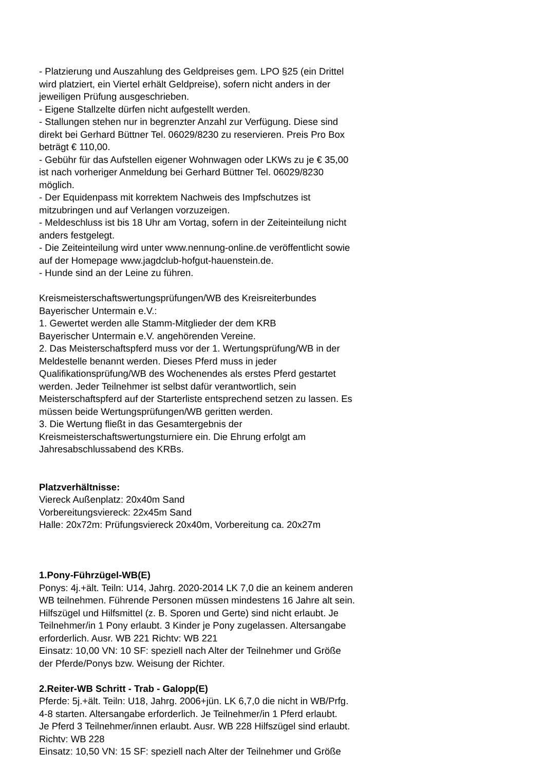- Platzierung und Auszahlung des Geldpreises gem. LPO §25 (ein Drittel
wird platziert, ein Viertel erhält Geldpreise), sofern nicht anders in der
jeweiligen Prüfung ausgeschrieben.
- Eigene Stallzelte dürfen nicht aufgestellt werden.
- Stallungen stehen nur in begrenzter Anzahl zur Verfügung. Diese sind
direkt bei Gerhard Büttner Tel. 06029/8230 zu reservieren. Preis Pro Box
beträgt € 110,00.
- Gebühr für das Aufstellen eigener Wohnwagen oder LKWs zu je € 35,00
ist nach vorheriger Anmeldung bei Gerhard Büttner Tel. 06029/8230
möglich.
- Der Equidenpass mit korrektem Nachweis des Impfschutzes ist
mitzubringen und auf Verlangen vorzuzeigen.
- Meldeschluss ist bis 18 Uhr am Vortag, sofern in der Zeiteinteilung nicht
anders festgelegt.
- Die Zeiteinteilung wird unter www.nennung-online.de veröffentlicht sowie
auf der Homepage www.jagdclub-hofgut-hauenstein.de.
- Hunde sind an der Leine zu führen.
Kreismeisterschaftswertungsprüfungen/WB des Kreisreiterbundes
Bayerischer Untermain e.V.:
1. Gewertet werden alle Stamm-Mitglieder der dem KRB
Bayerischer Untermain e.V. angehörenden Vereine.
2. Das Meisterschaftspferd muss vor der 1. Wertungsprüfung/WB in der
Meldestelle benannt werden. Dieses Pferd muss in jeder
Qualifikationsprüfung/WB des Wochenendes als erstes Pferd gestartet
werden. Jeder Teilnehmer ist selbst dafür verantwortlich, sein
Meisterschaftspferd auf der Starterliste entsprechend setzen zu lassen. Es
müssen beide Wertungsprüfungen/WB geritten werden.
3. Die Wertung fließt in das Gesamtergebnis der
Kreismeisterschaftswertungsturniere ein. Die Ehrung erfolgt am
Jahresabschlussabend des KRBs.
Platzverhältnisse:
Viereck Außenplatz: 20x40m Sand
Vorbereitungsviereck: 22x45m Sand
Halle: 20x72m: Prüfungsviereck 20x40m, Vorbereitung ca. 20x27m
1.Pony-Führzügel-WB(E)
Ponys: 4j.+ält. Teiln: U14, Jahrg. 2020-2014 LK 7,0 die an keinem anderen
WB teilnehmen. Führende Personen müssen mindestens 16 Jahre alt sein.
Hilfszügel und Hilfsmittel (z. B. Sporen und Gerte) sind nicht erlaubt. Je
Teilnehmer/in 1 Pony erlaubt. 3 Kinder je Pony zugelassen. Altersangabe
erforderlich. Ausr. WB 221 Richtv: WB 221
Einsatz: 10,00 VN: 10 SF: speziell nach Alter der Teilnehmer und Größe
der Pferde/Ponys bzw. Weisung der Richter.
2.Reiter-WB Schritt - Trab - Galopp(E)
Pferde: 5j.+ält. Teiln: U18, Jahrg. 2006+jün. LK 6,7,0 die nicht in WB/Prfg.
4-8 starten. Altersangabe erforderlich. Je Teilnehmer/in 1 Pferd erlaubt.
Je Pferd 3 Teilnehmer/innen erlaubt. Ausr. WB 228 Hilfszügel sind erlaubt.
Richtv: WB 228
Einsatz: 10,50 VN: 15 SF: speziell nach Alter der Teilnehmer und Größe